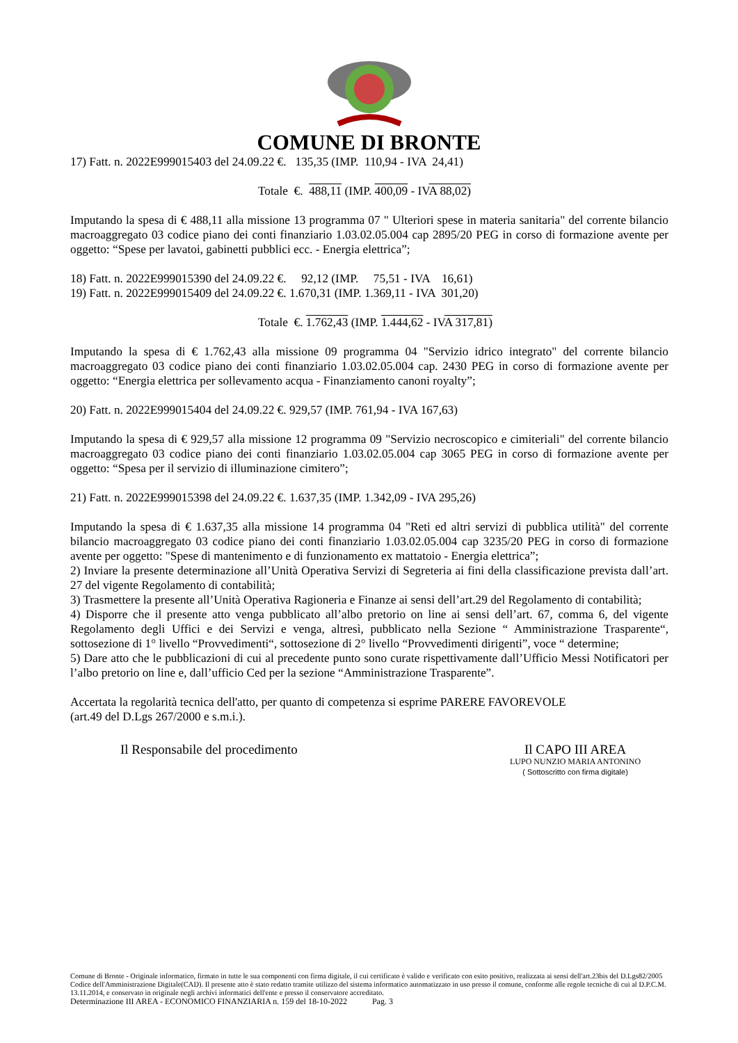COMUNE DI BRONTE
17) Fatt. n. 2022E999015403 del 24.09.22 €. 135,35 (IMP. 110,94 - IVA 24,41)
Totale €. 488,11 (IMP. 400,09 - IVA 88,02)
Imputando la spesa di € 488,11 alla missione 13 programma 07 " Ulteriori spese in materia sanitaria" del corrente bilancio macroaggregato 03 codice piano dei conti finanziario 1.03.02.05.004 cap 2895/20 PEG in corso di formazione avente per oggetto: “Spese per lavatoi, gabinetti pubblici ecc. - Energia elettrica”;
18) Fatt. n. 2022E999015390 del 24.09.22 €. 92,12 (IMP. 75,51 - IVA 16,61)
19) Fatt. n. 2022E999015409 del 24.09.22 €. 1.670,31 (IMP. 1.369,11 - IVA 301,20)
Totale €. 1.762,43 (IMP. 1.444,62 - IVA 317,81)
Imputando la spesa di € 1.762,43 alla missione 09 programma 04 "Servizio idrico integrato" del corrente bilancio macroaggregato 03 codice piano dei conti finanziario 1.03.02.05.004 cap. 2430 PEG in corso di formazione avente per oggetto: “Energia elettrica per sollevamento acqua - Finanziamento canoni royalty”;
20) Fatt. n. 2022E999015404 del 24.09.22 €. 929,57 (IMP. 761,94 - IVA 167,63)
Imputando la spesa di € 929,57 alla missione 12 programma 09 "Servizio necroscopico e cimiteriali" del corrente bilancio macroaggregato 03 codice piano dei conti finanziario 1.03.02.05.004 cap 3065 PEG in corso di formazione avente per oggetto: “Spesa per il servizio di illuminazione cimitero”;
21) Fatt. n. 2022E999015398 del 24.09.22 €. 1.637,35 (IMP. 1.342,09 - IVA 295,26)
Imputando la spesa di € 1.637,35 alla missione 14 programma 04 "Reti ed altri servizi di pubblica utilità" del corrente bilancio macroaggregato 03 codice piano dei conti finanziario 1.03.02.05.004 cap 3235/20 PEG in corso di formazione avente per oggetto: "Spese di mantenimento e di funzionamento ex mattatoio - Energia elettrica”;
2) Inviare la presente determinazione all’Unità Operativa Servizi di Segreteria ai fini della classificazione prevista dall’art. 27 del vigente Regolamento di contabilità;
3) Trasmettere la presente all’Unità Operativa Ragioneria e Finanze ai sensi dell’art.29 del Regolamento di contabilità;
4) Disporre che il presente atto venga pubblicato all’albo pretorio on line ai sensi dell’art. 67, comma 6, del vigente Regolamento degli Uffici e dei Servizi e venga, altresì, pubblicato nella Sezione “ Amministrazione Trasparente“, sottosezione di 1° livello “Provvedimenti“, sottosezione di 2° livello “Provvedimenti dirigenti”, voce “ determine;
5) Dare atto che le pubblicazioni di cui al precedente punto sono curate rispettivamente dall’Ufficio Messi Notificatori per l’albo pretorio on line e, dall’ufficio Ced per la sezione “Amministrazione Trasparente”.
Accertata la regolarità tecnica dell'atto, per quanto di competenza si esprime PARERE FAVOREVOLE
(art.49 del D.Lgs 267/2000 e s.m.i.).
Il Responsabile del procedimento Il CAPO III AREA
LUPO NUNZIO MARIA ANTONINO
( Sottoscritto con firma digitale)
Comune di Bronte - Originale informatico, firmato in tutte le sua componenti con firma digitale, il cui certificato è valido e verificato con esito positivo, realizzata ai sensi dell'art.23bis del D.Lgs82/2005 Codice dell'Amministrazione Digitale(CAD). Il presente atto è stato redatto tramite utilizzo del sistema informatico automatizzato in uso presso il comune, conforme alle regole tecniche di cui al D.P.C.M. 13.11.2014, e conservato in originale negli archivi informatici dell'ente e presso il conservatore accreditato.
Determinazione III AREA - ECONOMICO FINANZIARIA n. 159 del 18-10-2022 Pag. 3